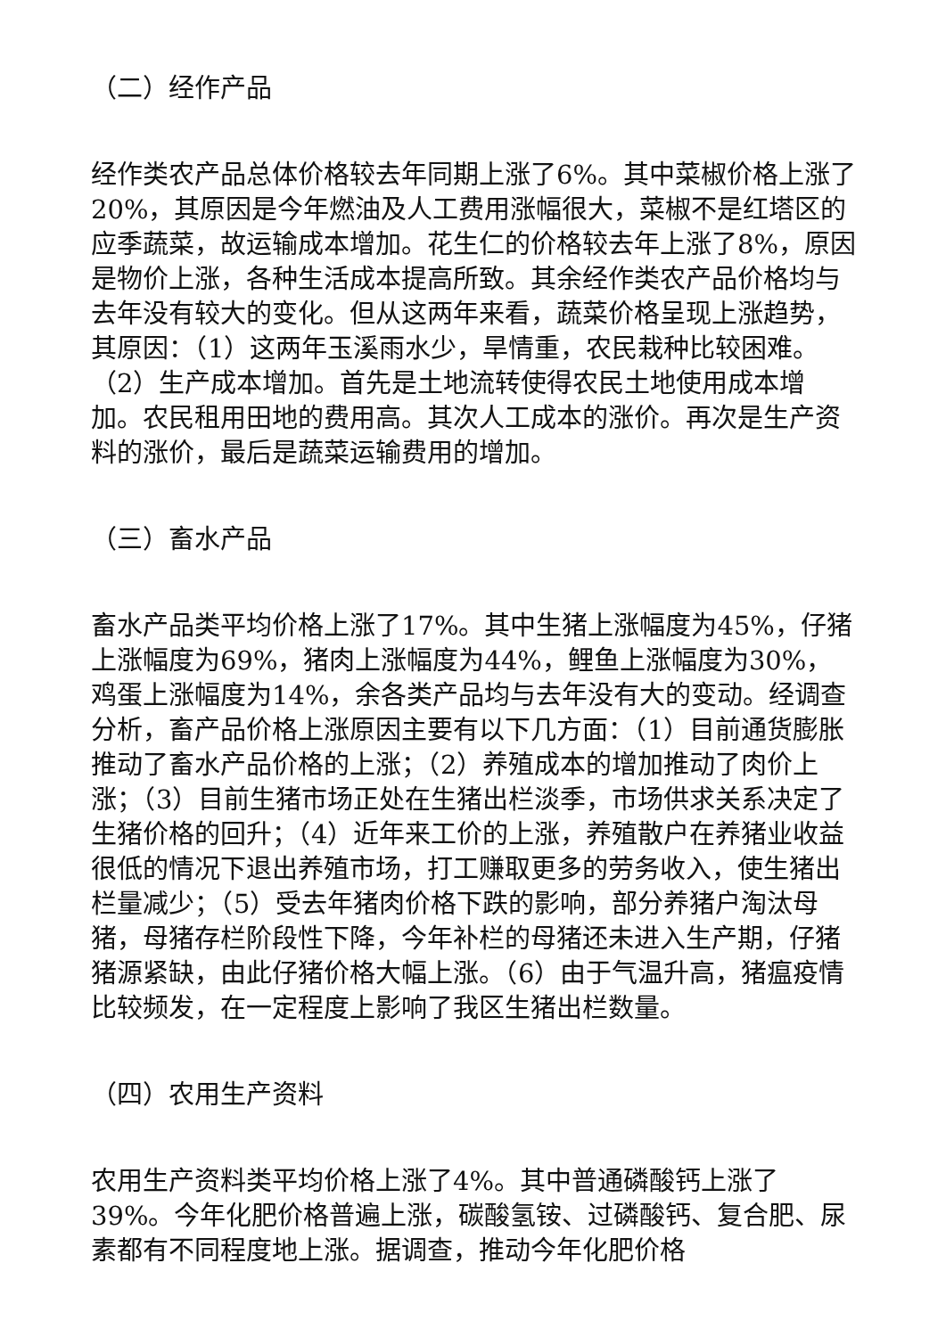（二）经作产品
经作类农产品总体价格较去年同期上涨了6%。其中菜椒价格上涨了20%，其原因是今年燃油及人工费用涨幅很大，菜椒不是红塔区的应季蔬菜，故运输成本增加。花生仁的价格较去年上涨了8%，原因是物价上涨，各种生活成本提高所致。其余经作类农产品价格均与去年没有较大的变化。但从这两年来看，蔬菜价格呈现上涨趋势，其原因：（1）这两年玉溪雨水少，旱情重，农民栽种比较困难。（2）生产成本增加。首先是土地流转使得农民土地使用成本增加。农民租用田地的费用高。其次人工成本的涨价。再次是生产资料的涨价，最后是蔬菜运输费用的增加。
（三）畜水产品
畜水产品类平均价格上涨了17%。其中生猪上涨幅度为45%，仔猪上涨幅度为69%，猪肉上涨幅度为44%，鲤鱼上涨幅度为30%，鸡蛋上涨幅度为14%，余各类产品均与去年没有大的变动。经调查分析，畜产品价格上涨原因主要有以下几方面：（1）目前通货膨胀推动了畜水产品价格的上涨；（2）养殖成本的增加推动了肉价上涨；（3）目前生猪市场正处在生猪出栏淡季，市场供求关系决定了生猪价格的回升；（4）近年来工价的上涨，养殖散户在养猪业收益很低的情况下退出养殖市场，打工赚取更多的劳务收入，使生猪出栏量减少；（5）受去年猪肉价格下跌的影响，部分养猪户淘汰母猪，母猪存栏阶段性下降，今年补栏的母猪还未进入生产期，仔猪猪源紧缺，由此仔猪价格大幅上涨。（6）由于气温升高，猪瘟疫情比较频发，在一定程度上影响了我区生猪出栏数量。
（四）农用生产资料
农用生产资料类平均价格上涨了4%。其中普通磷酸钙上涨了39%。今年化肥价格普遍上涨，碳酸氢铵、过磷酸钙、复合肥、尿素都有不同程度地上涨。据调查，推动今年化肥价格